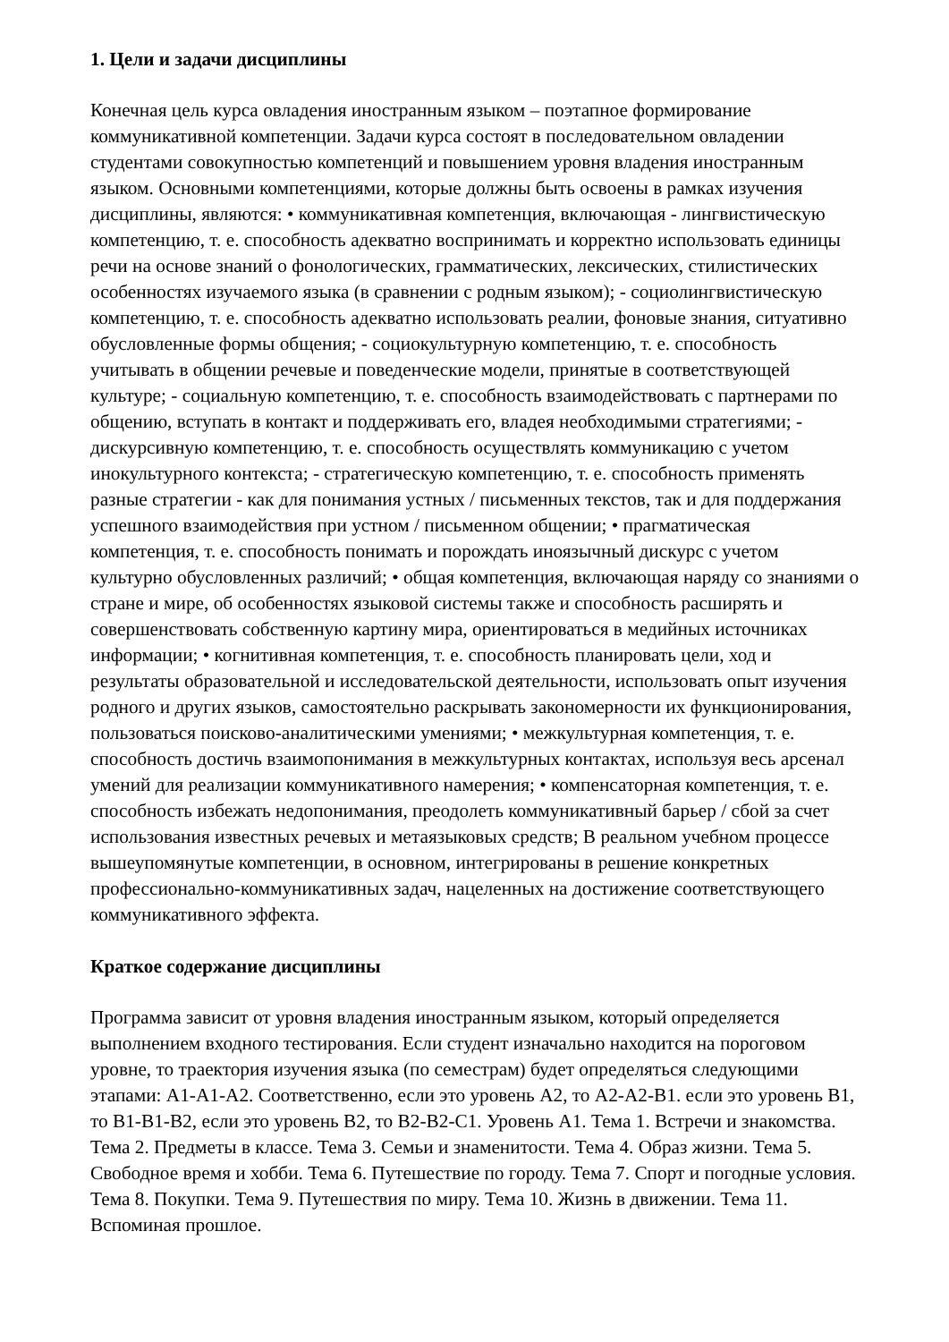1. Цели и задачи дисциплины
Конечная цель курса овладения иностранным языком – поэтапное формирование коммуникативной компетенции. Задачи курса состоят в последовательном овладении студентами совокупностью компетенций и повышением уровня владения иностранным языком. Основными компетенциями, которые должны быть освоены в рамках изучения дисциплины, являются: • коммуникативная компетенция, включающая - лингвистическую компетенцию, т. е. способность адекватно воспринимать и корректно использовать единицы речи на основе знаний о фонологических, грамматических, лексических, стилистических особенностях изучаемого языка (в сравнении с родным языком); - социолингвистическую компетенцию, т. е. способность адекватно использовать реалии, фоновые знания, ситуативно обусловленные формы общения; - социокультурную компетенцию, т. е. способность учитывать в общении речевые и поведенческие модели, принятые в соответствующей культуре; - социальную компетенцию, т. е. способность взаимодействовать с партнерами по общению, вступать в контакт и поддерживать его, владея необходимыми стратегиями; - дискурсивную компетенцию, т. е. способность осуществлять коммуникацию с учетом инокультурного контекста; - стратегическую компетенцию, т. е. способность применять разные стратегии - как для понимания устных / письменных текстов, так и для поддержания успешного взаимодействия при устном / письменном общении; • прагматическая компетенция, т. е. способность понимать и порождать иноязычный дискурс с учетом культурно обусловленных различий; • общая компетенция, включающая наряду со знаниями о стране и мире, об особенностях языковой системы также и способность расширять и совершенствовать собственную картину мира, ориентироваться в медийных источниках информации; • когнитивная компетенция, т. е. способность планировать цели, ход и результаты образовательной и исследовательской деятельности, использовать опыт изучения родного и других языков, самостоятельно раскрывать закономерности их функционирования, пользоваться поисково-аналитическими умениями; • межкультурная компетенция, т. е. способность достичь взаимопонимания в межкультурных контактах, используя весь арсенал умений для реализации коммуникативного намерения; • компенсаторная компетенция, т. е. способность избежать недопонимания, преодолеть коммуникативный барьер / сбой за счет использования известных речевых и метаязыковых средств; В реальном учебном процессе вышеупомянутые компетенции, в основном, интегрированы в решение конкретных профессионально-коммуникативных задач, нацеленных на достижение соответствующего коммуникативного эффекта.
Краткое содержание дисциплины
Программа зависит от уровня владения иностранным языком, который определяется выполнением входного тестирования. Если студент изначально находится на пороговом уровне, то траектория изучения языка (по семестрам) будет определяться следующими этапами: А1-А1-А2. Соответственно, если это уровень А2, то А2-А2-В1. если это уровень В1, то В1-В1-В2, если это уровень В2, то В2-В2-С1. Уровень А1. Тема 1. Встречи и знакомства. Тема 2. Предметы в классе. Тема 3. Семьи и знаменитости. Тема 4. Образ жизни. Тема 5. Свободное время и хобби. Тема 6. Путешествие по городу. Тема 7. Спорт и погодные условия. Тема 8. Покупки. Тема 9. Путешествия по миру. Тема 10. Жизнь в движении. Тема 11. Вспоминая прошлое.